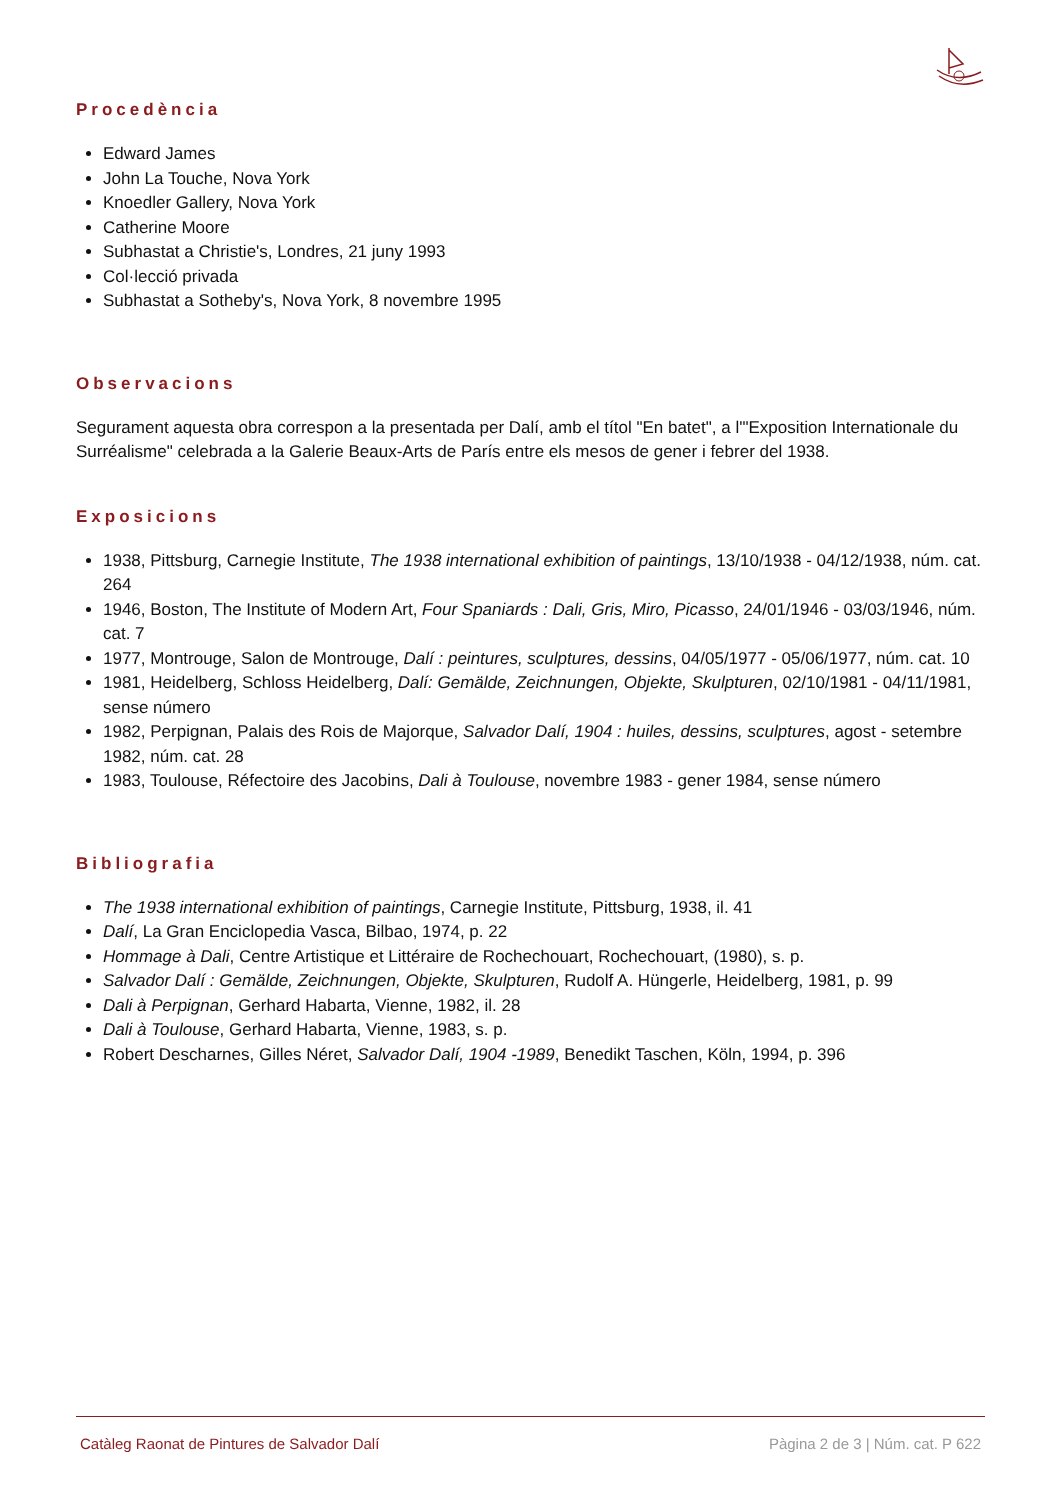Procedència
Edward James
John La Touche, Nova York
Knoedler Gallery, Nova York
Catherine Moore
Subhastat a Christie's, Londres, 21 juny 1993
Col·lecció privada
Subhastat a Sotheby's, Nova York, 8 novembre 1995
Observacions
Segurament aquesta obra correspon a la presentada per Dalí, amb el títol "En batet", a l'"Exposition Internationale du Surréalisme" celebrada a la Galerie Beaux-Arts de París entre els mesos de gener i febrer del 1938.
Exposicions
1938, Pittsburg, Carnegie Institute, The 1938 international exhibition of paintings, 13/10/1938 - 04/12/1938, núm. cat. 264
1946, Boston, The Institute of Modern Art, Four Spaniards : Dali, Gris, Miro, Picasso, 24/01/1946 - 03/03/1946, núm. cat. 7
1977, Montrouge, Salon de Montrouge, Dalí : peintures, sculptures, dessins, 04/05/1977 - 05/06/1977, núm. cat. 10
1981, Heidelberg, Schloss Heidelberg, Dalí: Gemälde, Zeichnungen, Objekte, Skulpturen, 02/10/1981 - 04/11/1981, sense número
1982, Perpignan, Palais des Rois de Majorque, Salvador Dalí, 1904 : huiles, dessins, sculptures, agost - setembre 1982, núm. cat. 28
1983, Toulouse, Réfectoire des Jacobins, Dali à Toulouse, novembre 1983 - gener 1984, sense número
Bibliografia
The 1938 international exhibition of paintings, Carnegie Institute, Pittsburg, 1938, il. 41
Dalí, La Gran Enciclopedia Vasca, Bilbao, 1974, p. 22
Hommage à Dali, Centre Artistique et Littéraire de Rochechouart, Rochechouart, (1980), s. p.
Salvador Dalí : Gemälde, Zeichnungen, Objekte, Skulpturen, Rudolf A. Hüngerle, Heidelberg, 1981, p. 99
Dali à Perpignan, Gerhard Habarta, Vienne, 1982, il. 28
Dali à Toulouse, Gerhard Habarta, Vienne, 1983, s. p.
Robert Descharnes, Gilles Néret, Salvador Dalí, 1904 -1989, Benedikt Taschen, Köln, 1994, p. 396
Catàleg Raonat de Pintures de Salvador Dalí Pàgina 2 de 3 | Núm. cat. P 622